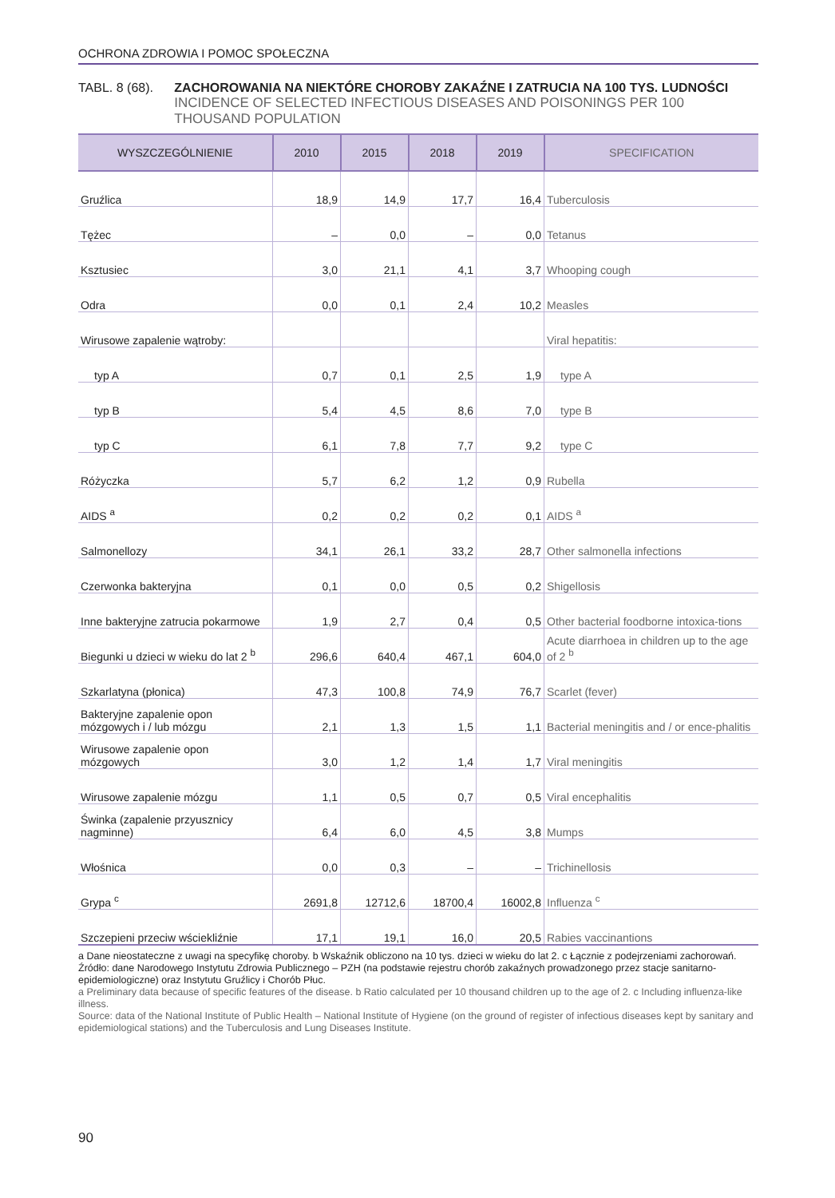OCHRONA ZDROWIA I POMOC SPOŁECZNA
TABL. 8 (68). ZACHOROWANIA NA NIEKTÓRE CHOROBY ZAKAŹNE I ZATRUCIA NA 100 TYS. LUDNOŚCI
INCIDENCE OF SELECTED INFECTIOUS DISEASES AND POISONINGS PER 100 THOUSAND POPULATION
| WYSZCZEGÓLNIENIE | 2010 | 2015 | 2018 | 2019 | SPECIFICATION |
| --- | --- | --- | --- | --- | --- |
| Gruźlica | 18,9 | 14,9 | 17,7 | 16,4 | Tuberculosis |
| Tężec | – | 0,0 | – | 0,0 | Tetanus |
| Ksztusiec | 3,0 | 21,1 | 4,1 | 3,7 | Whooping cough |
| Odra | 0,0 | 0,1 | 2,4 | 10,2 | Measles |
| Wirusowe zapalenie wątroby: | | | | | Viral hepatitis: |
| typ A | 0,7 | 0,1 | 2,5 | 1,9 | type A |
| typ B | 5,4 | 4,5 | 8,6 | 7,0 | type B |
| typ C | 6,1 | 7,8 | 7,7 | 9,2 | type C |
| Różyczka | 5,7 | 6,2 | 1,2 | 0,9 | Rubella |
| AIDS <sup>a</sup> | 0,2 | 0,2 | 0,2 | 0,1 | AIDS <sup>a</sup> |
| Salmonellozy | 34,1 | 26,1 | 33,2 | 28,7 | Other salmonella infections |
| Czerwonka bakteryjna | 0,1 | 0,0 | 0,5 | 0,2 | Shigellosis |
| Inne bakteryjne zatrucia pokarmowe | 1,9 | 2,7 | 0,4 | 0,5 | Other bacterial foodborne intoxica-tions |
| Biegunki u dzieci w wieku do lat 2 <sup>b</sup> | 296,6 | 640,4 | 467,1 | 604,0 | Acute diarrhoea in children up to the age of 2 <sup>b</sup> |
| Szkarlatyna (płonica) | 47,3 | 100,8 | 74,9 | 76,7 | Scarlet (fever) |
| Bakteryjne zapalenie opon mózgowych i / lub mózgu | 2,1 | 1,3 | 1,5 | 1,1 | Bacterial meningitis and / or ence-phalitis |
| Wirusowe zapalenie opon mózgowych | 3,0 | 1,2 | 1,4 | 1,7 | Viral meningitis |
| Wirusowe zapalenie mózgu | 1,1 | 0,5 | 0,7 | 0,5 | Viral encephalitis |
| Świnka (zapalenie przyusznicy nagminne) | 6,4 | 6,0 | 4,5 | 3,8 | Mumps |
| Włośnica | 0,0 | 0,3 | – | – | Trichinellosis |
| Grypa <sup>c</sup> | 2691,8 | 12712,6 | 18700,4 | 16002,8 | Influenza <sup>c</sup> |
| Szczepieni przeciw wściekliźnie | 17,1 | 19,1 | 16,0 | 20,5 | Rabies vaccinantions |
a Dane nieostateczne z uwagi na specyfikę choroby. b Wskaźnik obliczono na 10 tys. dzieci w wieku do lat 2. c Łącznie z podejrzeniami zachorowań.
Źródło: dane Narodowego Instytutu Zdrowia Publicznego – PZH (na podstawie rejestru chorób zakaźnych prowadzonego przez stacje sanitarno-epidemiologiczne) oraz Instytutu Gruźlicy i Chorób Płuc.
a Preliminary data because of specific features of the disease. b Ratio calculated per 10 thousand children up to the age of 2. c Including influenza-like illness.
Source: data of the National Institute of Public Health – National Institute of Hygiene (on the ground of register of infectious diseases kept by sanitary and epidemiological stations) and the Tuberculosis and Lung Diseases Institute.
90